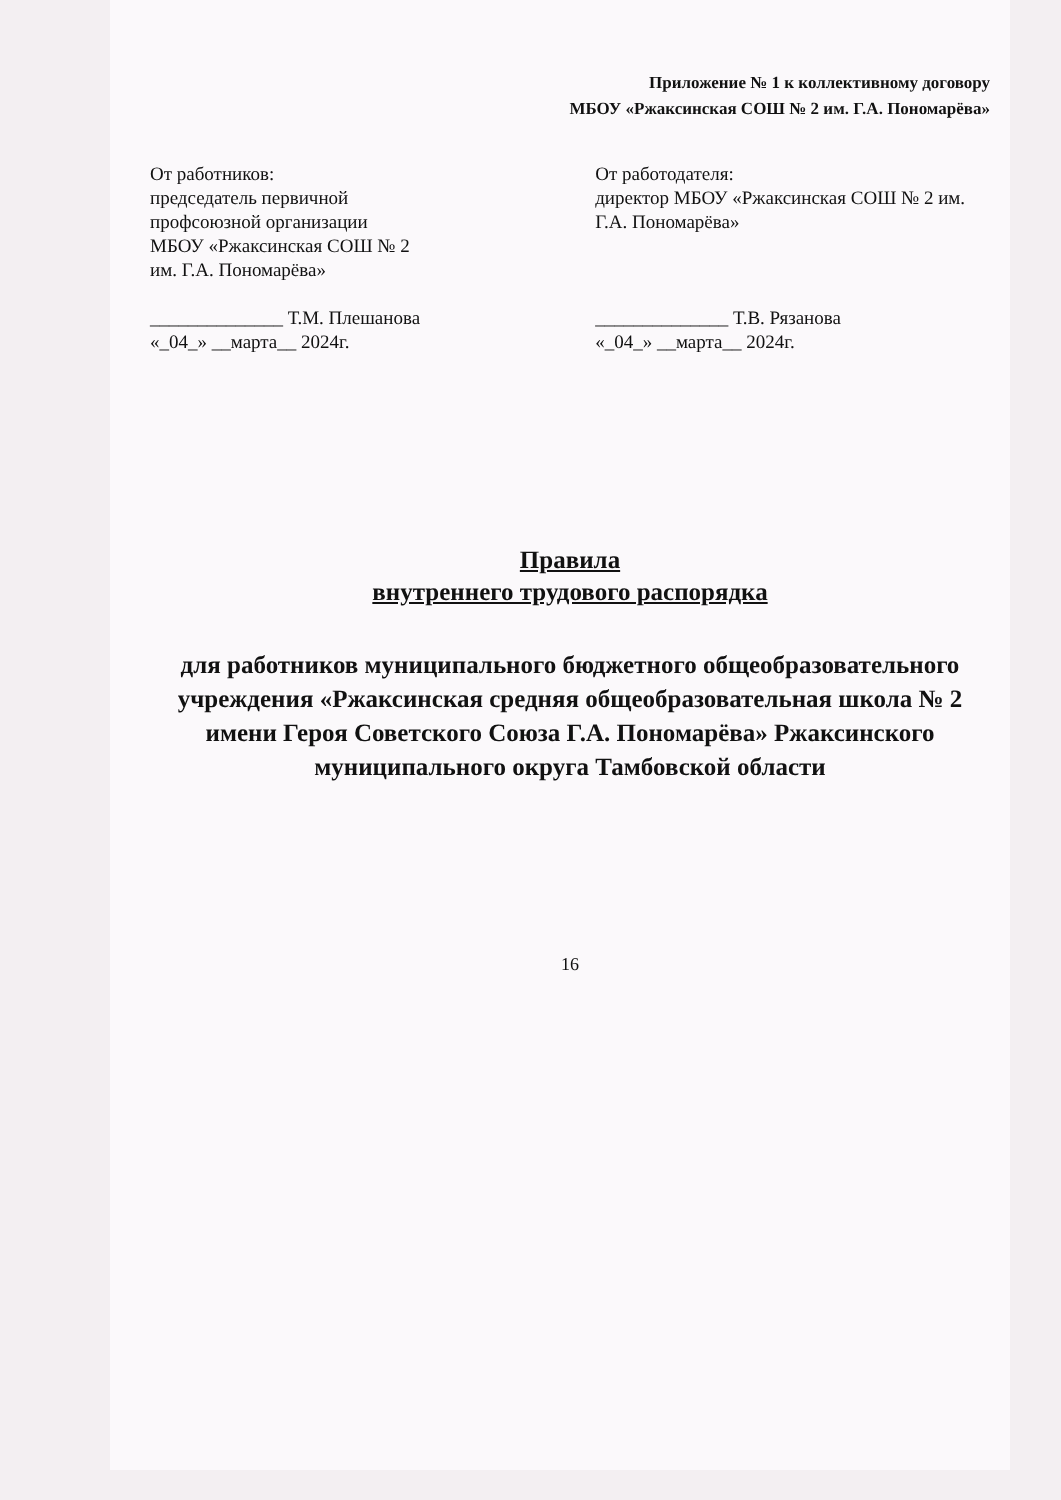Приложение № 1 к коллективному договору
МБОУ «Ржаксинская СОШ № 2 им. Г.А. Пономарёва»
От работников:
председатель первичной
профсоюзной организации
МБОУ «Ржаксинская СОШ № 2
им. Г.А. Пономарёва»
______________ Т.М. Плешанова
«_04_» __марта__ 2024г.
От работодателя:
директор МБОУ «Ржаксинская СОШ № 2 им. Г.А. Пономарёва»
______________ Т.В. Рязанова
«_04_» __марта__ 2024г.
Правила
внутреннего трудового распорядка
для работников муниципального бюджетного общеобразовательного учреждения «Ржаксинская средняя общеобразовательная школа № 2 имени Героя Советского Союза Г.А. Пономарёва» Ржаксинского муниципального округа Тамбовской области
16